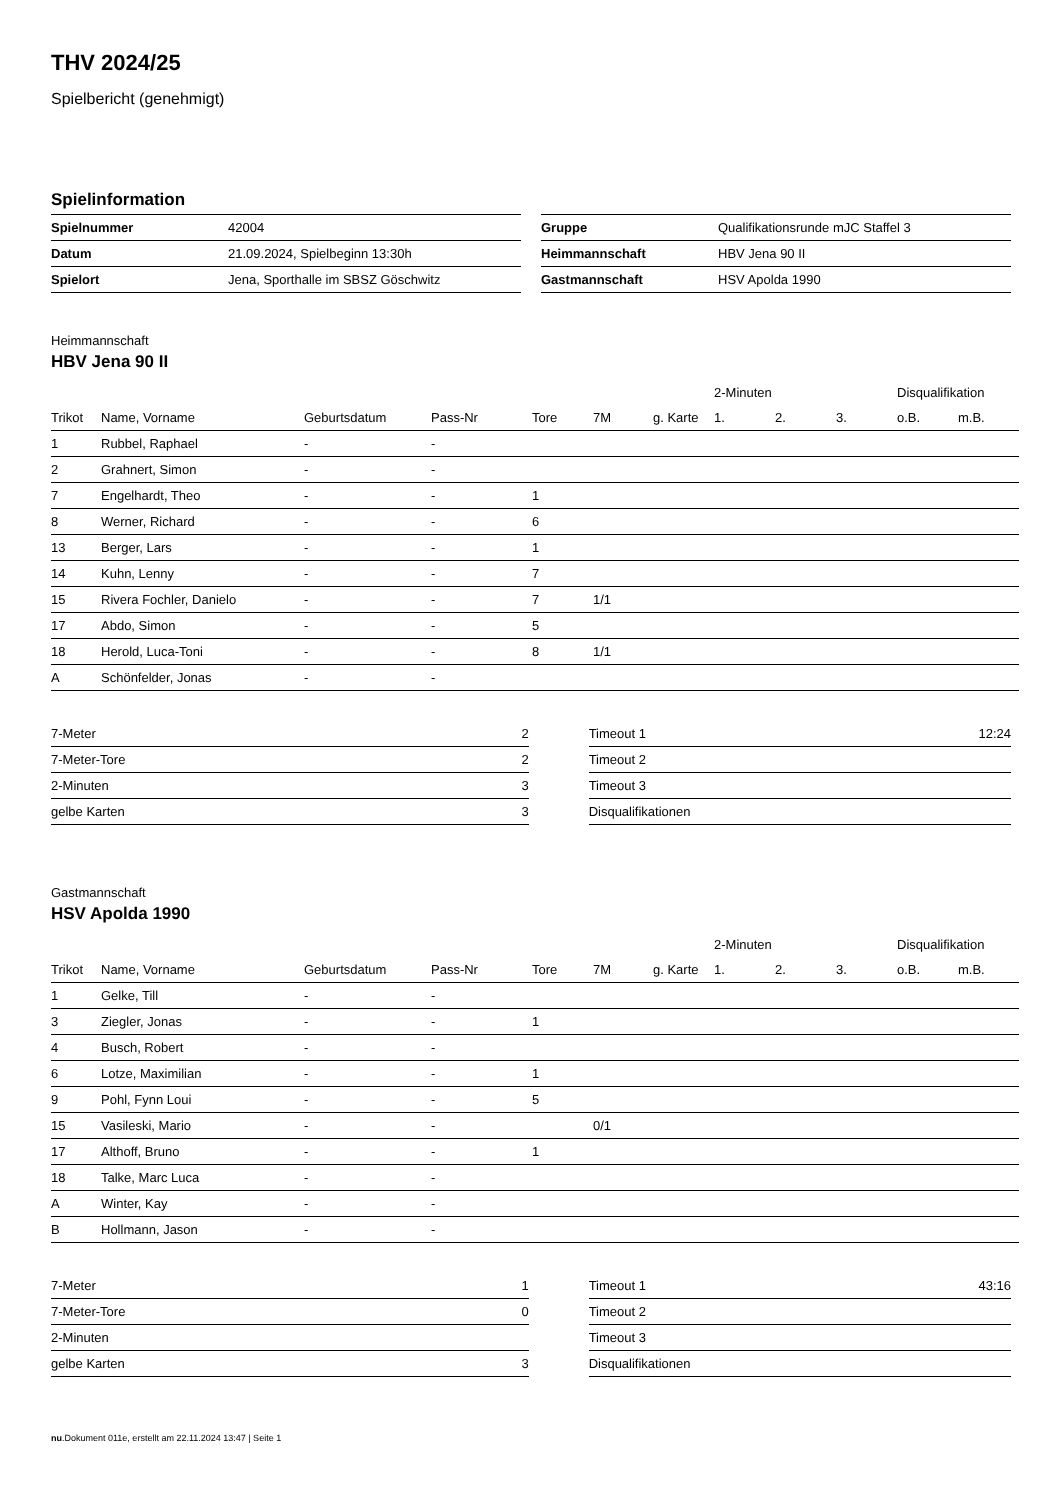THV 2024/25
Spielbericht (genehmigt)
Spielinformation
| Spielnummer | 42004 |
| Datum | 21.09.2024, Spielbeginn 13:30h |
| Spielort | Jena, Sporthalle im SBSZ Göschwitz |
| Gruppe | Qualifikationsrunde mJC Staffel 3 |
| Heimmannschaft | HBV Jena 90 II |
| Gastmannschaft | HSV Apolda 1990 |
Heimmannschaft
HBV Jena 90 II
| | | | | | | | 2-Minuten | | | Disqualifikation | |
| Trikot | Name, Vorname | Geburtsdatum | Pass-Nr | Tore | 7M | g. Karte | 1. | 2. | 3. | o.B. | m.B. |
| 1 | Rubbel, Raphael | - | - | | | | | | | | |
| 2 | Grahnert, Simon | - | - | | | | | | | | |
| 7 | Engelhardt, Theo | - | - | 1 | | | | | | | |
| 8 | Werner, Richard | - | - | 6 | | | | | | | |
| 13 | Berger, Lars | - | - | 1 | | | | | | | |
| 14 | Kuhn, Lenny | - | - | 7 | | | | | | | |
| 15 | Rivera Fochler, Danielo | - | - | 7 | 1/1 | | | | | | |
| 17 | Abdo, Simon | - | - | 5 | | | | | | | |
| 18 | Herold, Luca-Toni | - | - | 8 | 1/1 | | | | | | |
| A | Schönfelder, Jonas | - | - | | | | | | | | |
| 7-Meter | 2 |
| 7-Meter-Tore | 2 |
| 2-Minuten | 3 |
| gelbe Karten | 3 |
| Timeout 1 | 12:24 |
| Timeout 2 | |
| Timeout 3 | |
| Disqualifikationen | |
Gastmannschaft
HSV Apolda 1990
| | | | | | | | 2-Minuten | | | Disqualifikation | |
| Trikot | Name, Vorname | Geburtsdatum | Pass-Nr | Tore | 7M | g. Karte | 1. | 2. | 3. | o.B. | m.B. |
| 1 | Gelke, Till | - | - | | | | | | | | |
| 3 | Ziegler, Jonas | - | - | 1 | | | | | | | |
| 4 | Busch, Robert | - | - | | | | | | | | |
| 6 | Lotze, Maximilian | - | - | 1 | | | | | | | |
| 9 | Pohl, Fynn Loui | - | - | 5 | | | | | | | |
| 15 | Vasileski, Mario | - | - | | 0/1 | | | | | | |
| 17 | Althoff, Bruno | - | - | 1 | | | | | | | |
| 18 | Talke, Marc Luca | - | - | | | | | | | | |
| A | Winter, Kay | - | - | | | | | | | | |
| B | Hollmann, Jason | - | - | | | | | | | | |
| 7-Meter | 1 |
| 7-Meter-Tore | 0 |
| 2-Minuten | |
| gelbe Karten | 3 |
| Timeout 1 | 43:16 |
| Timeout 2 | |
| Timeout 3 | |
| Disqualifikationen | |
nu.Dokument 011e, erstellt am 22.11.2024 13:47 | Seite 1